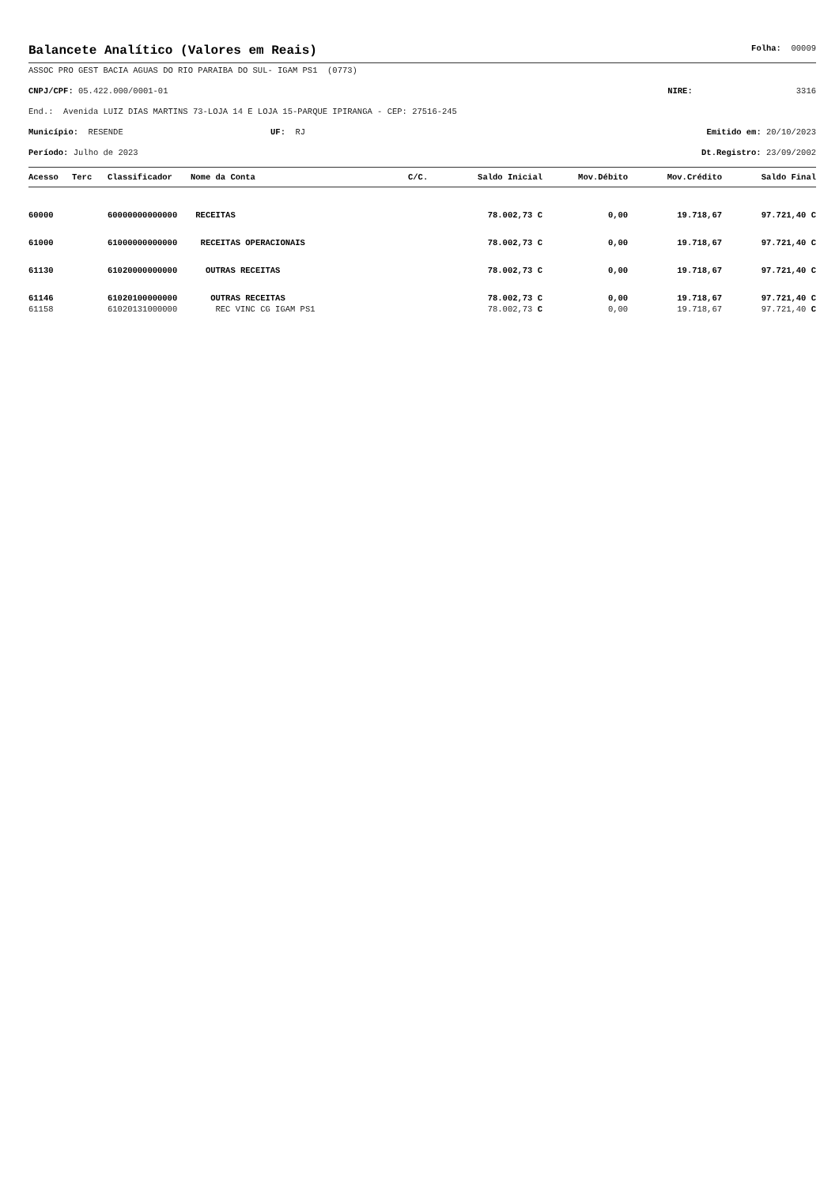Balancete Analítico (Valores em Reais)
Folha: 00009
ASSOC PRO GEST BACIA AGUAS DO RIO PARAIBA DO SUL- IGAM PS1 (0773)
CNPJ/CPF: 05.422.000/0001-01 NIRE: 3316
End.: Avenida LUIZ DIAS MARTINS 73-LOJA 14 E LOJA 15-PARQUE IPIRANGA - CEP: 27516-245
Município: RESENDE UF: RJ Emitido em: 20/10/2023
Período: Julho de 2023 Dt.Registro: 23/09/2002
| Acesso | Terc | Classificador | Nome da Conta | C/C. | Saldo Inicial | Mov.Débito | Mov.Crédito | Saldo Final |
| --- | --- | --- | --- | --- | --- | --- | --- | --- |
| 60000 | | 60000000000000 | RECEITAS | | 78.002,73 C | 0,00 | 19.718,67 | 97.721,40 C |
| 61000 | | 61000000000000 | RECEITAS OPERACIONAIS | | 78.002,73 C | 0,00 | 19.718,67 | 97.721,40 C |
| 61130 | | 61020000000000 | OUTRAS RECEITAS | | 78.002,73 C | 0,00 | 19.718,67 | 97.721,40 C |
| 61146 | | 61020100000000 | OUTRAS RECEITAS | | 78.002,73 C | 0,00 | 19.718,67 | 97.721,40 C |
| 61158 | | 61020131000000 | REC VINC CG IGAM PS1 | | 78.002,73 C | 0,00 | 19.718,67 | 97.721,40 C |